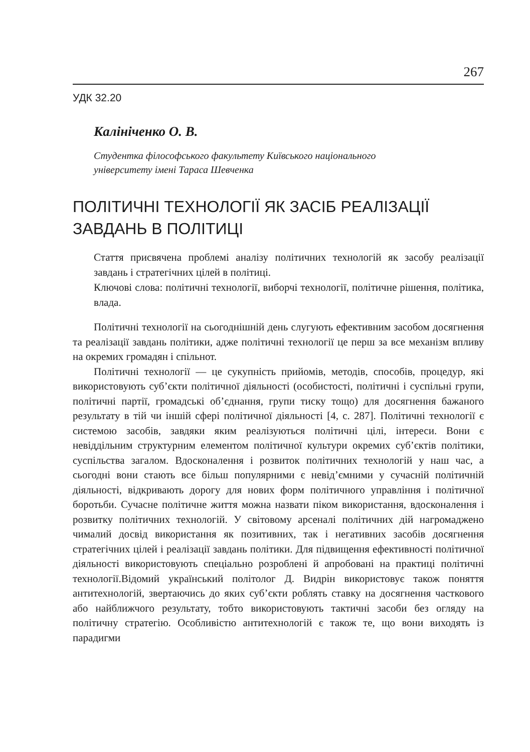267
УДК 32.20
Калініченко О. В.
Студентка філософського факультету Київського національного
університету імені Тараса Шевченка
ПОЛІТИЧНІ ТЕХНОЛОГІЇ ЯК ЗАСІБ РЕАЛІЗАЦІЇ
ЗАВДАНЬ В ПОЛІТИЦІ
Стаття присвячена проблемі аналізу політичних технологій як засобу реалізації завдань і стратегічних цілей в політиці.
Ключові слова: політичні технології, виборчі технології, політичне рішення, політика, влада.
Політичні технології на сьогоднішній день слугують ефективним засобом досягнення та реалізації завдань політики, адже політичні технології це перш за все механізм впливу на окремих громадян і спільнот.
Політичні технології — це сукупність прийомів, методів, способів, процедур, які використовують суб’єкти політичної діяльності (особистості, політичні і суспільні групи, політичні партії, громадські об’єднання, групи тиску тощо) для досягнення бажаного результату в тій чи іншій сфері політичної діяльності [4, с. 287]. Політичні технології є системою засобів, завдяки яким реалізуються політичні цілі, інтереси. Вони є невіддільним структурним елементом політичної культури окремих суб’єктів політики, суспільства загалом. Вдосконалення і розвиток політичних технологій у наш час, а сьогодні вони стають все більш популярними є невід’ємними у сучасній політичній діяльності, відкривають дорогу для нових форм політичного управління і політичної боротьби. Сучасне політичне життя можна назвати піком використання, вдосконалення і розвитку політичних технологій. У світовому арсеналі політичних дій нагромаджено чималий досвід використання як позитивних, так і негативних засобів досягнення стратегічних цілей і реалізації завдань політики. Для підвищення ефективності політичної діяльності використовують спеціально розроблені й апробовані на практиці політичні технології.Відомий український політолог Д. Видрін використовує також поняття антитехнологій, звертаючись до яких суб’єкти роблять ставку на досягнення часткового або найближчого результату, тобто використовують тактичні засоби без огляду на політичну стратегію. Особливістю антитехнологій є також те, що вони виходять із парадигми